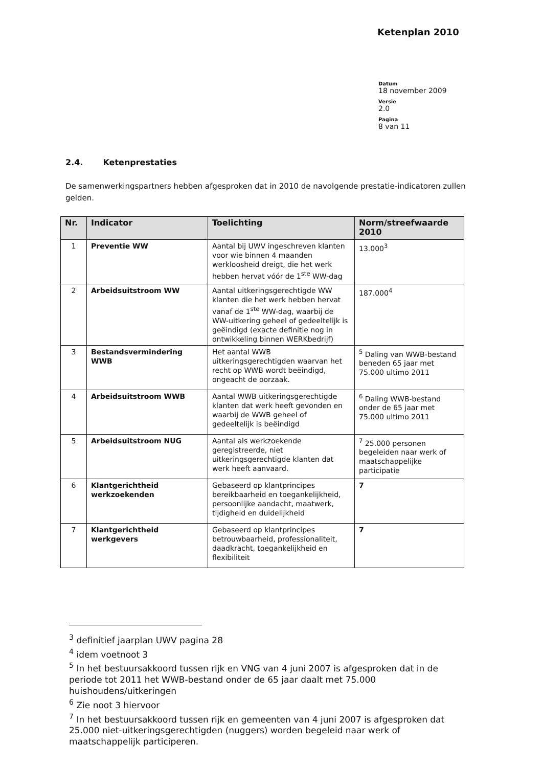Ketenplan 2010
Datum
18 november 2009
Versie
2.0
Pagina
8 van 11
2.4. Ketenprestaties
De samenwerkingspartners hebben afgesproken dat in 2010 de navolgende prestatie-indicatoren zullen gelden.
| Nr. | Indicator | Toelichting | Norm/streefwaarde 2010 |
| --- | --- | --- | --- |
| 1 | Preventie WW | Aantal bij UWV ingeschreven klanten voor wie binnen 4 maanden werkloosheid dreigt, die het werk hebben hervat vóór de 1<sup>ste</sup> WW-dag | 13.000<sup>3</sup> |
| 2 | Arbeidsuitstroom WW | Aantal uitkeringsgerechtigde WW klanten die het werk hebben hervat vanaf de 1<sup>ste</sup> WW-dag, waarbij de WW-uitkering geheel of gedeeltelijk is geëindigd (exacte definitie nog in ontwikkeling binnen WERKbedrijf) | 187.000<sup>4</sup> |
| 3 | Bestandsvermindering WWB | Het aantal WWB uitkeringsgerechtigden waarvan het recht op WWB wordt beëindigd, ongeacht de oorzaak. | <sup>5</sup> Daling van WWB-bestand beneden 65 jaar met 75.000 ultimo 2011 |
| 4 | Arbeidsuitstroom WWB | Aantal WWB uitkeringsgerechtigde klanten dat werk heeft gevonden en waarbij de WWB geheel of gedeeltelijk is beëindigd | <sup>6</sup> Daling WWB-bestand onder de 65 jaar met 75.000 ultimo 2011 |
| 5 | Arbeidsuitstroom NUG | Aantal als werkzoekende geregistreerde, niet uitkeringsgerechtigde klanten dat werk heeft aanvaard. | <sup>7</sup> 25.000 personen begeleiden naar werk of maatschappelijke participatie |
| 6 | Klantgerichtheid werkzoekenden | Gebaseerd op klantprincipes bereikbaarheid en toegankelijkheid, persoonlijke aandacht, maatwerk, tijdigheid en duidelijkheid | 7 |
| 7 | Klantgerichtheid werkgevers | Gebaseerd op klantprincipes betrouwbaarheid, professionaliteit, daadkracht, toegankelijkheid en flexibiliteit | 7 |
<sup>3</sup> definitief jaarplan UWV pagina 28
<sup>4</sup> idem voetnoot 3
<sup>5</sup> In het bestuursakkoord tussen rijk en VNG van 4 juni 2007 is afgesproken dat in de periode tot 2011 het WWB-bestand onder de 65 jaar daalt met 75.000 huishoudens/uitkeringen
<sup>6</sup> Zie noot 3 hiervoor
<sup>7</sup> In het bestuursakkoord tussen rijk en gemeenten van 4 juni 2007 is afgesproken dat 25.000 niet-uitkeringsgerechtigden (nuggers) worden begeleid naar werk of maatschappelijk participeren.